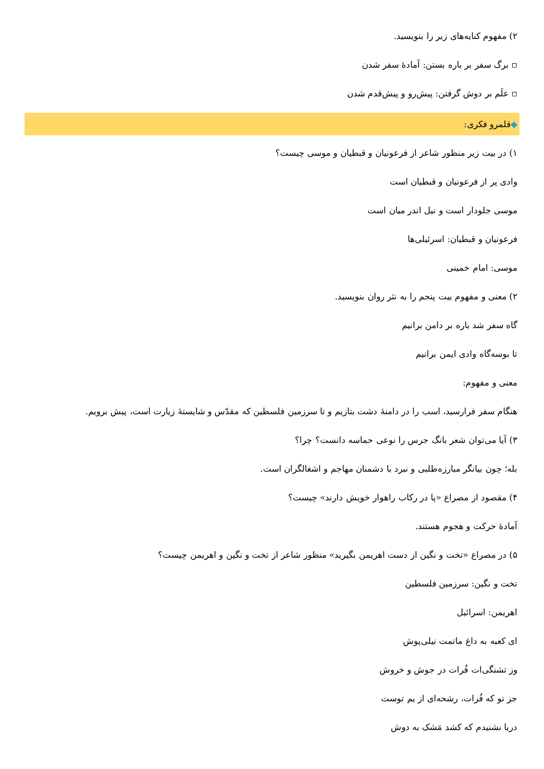۲) مفهوم کنایه‌های زیر را بنویسید.
▫ برگ سفر بر باره بستن: آمادهٔ سفر شدن
▫ علَم بر دوش گرفتن: پیش‌رو و پیش‌قدم شدن
◆قلمرو فکری:
۱) در بیت زیر منظور شاعر از فرعونیان و قبطیان و موسی چیست؟
وادی پر از فرعونیان و قبطیان است
موسی جلودار است و نیل اندر میان است
فرعونیان و قبطیان: اسرئیلی‌ها
موسی: امام خمینی
۲) معنی و مفهوم بیت پنجم را به نثر روان بنویسید.
گاه سفر شد باره بر دامن برانیم
تا بوسه‌گاه وادی ایمن برانیم
معنی و مفهوم:
هنگام سفر فرارسید، اسب را در دامنهٔ دشت بتازیم و تا سرزمین فلسطین که مقدّس و شایستهٔ زیارت است، پیش برویم.
۳) آیا می‌توان شعر بانگ جرس را نوعی حماسه دانست؟ چرا؟
بله؛ چون بیانگر مبارزه‌طلبی و نبرد با دشمنان مهاجم و اشغالگران است.
۴) مقصود از مصراع «پا در رکاب راهوار خویش دارند» چیست؟
آمادهٔ حرکت و هجوم هستند.
۵) در مصراع «تخت و نگین از دست اهریمن بگیرید» منظور شاعر از تخت و نگین و اهریمن چیست؟
تخت و نگین: سرزمین فلسطین
اهریمن: اسرائیل
ای کعبه به داغ ماتمت نیلی‌پوش
وز تشنگی‌ات فُرات در جوش و خروش
جز تو که فُرات، رشحه‌ای از یم توست
دریا نشنیدم که کشد مَشک به دوش